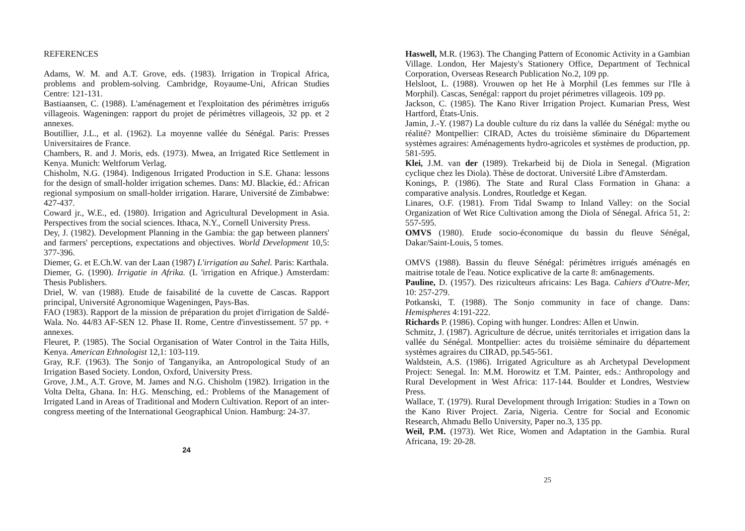REFERENCES
Adams, W. M. and A.T. Grove, eds. (1983). Irrigation in Tropical Africa, problems and problem-solving. Cambridge, Royaume-Uni, African Studies Centre: 121-131.
Bastiaansen, C. (1988). L'aménagement et l'exploitation des périmètres irrigu6s villageois. Wageningen: rapport du projet de périmètres villageois, 32 pp. et 2 annexes.
Boutillier, J.L., et al. (1962). La moyenne vallée du Sénégal. Paris: Presses Universitaires de France.
Chambers, R. and J. Moris, eds. (1973). Mwea, an Irrigated Rice Settlement in Kenya. Munich: Weltforum Verlag.
Chisholm, N.G. (1984). Indigenous Irrigated Production in S.E. Ghana: lessons for the design of small-holder irrigation schemes. Dans: MJ. Blackie, éd.: African regional symposium on small-holder irrigation. Harare, Université de Zimbabwe: 427-437.
Coward jr., W.E., ed. (1980). Irrigation and Agricultural Development in Asia. Perspectives from the social sciences. Ithaca, N.Y., Cornell University Press.
Dey, J. (1982). Development Planning in the Gambia: the gap between planners' and farmers' perceptions, expectations and objectives. World Development 10,5: 377-396.
Diemer, G. et E.Ch.W. van der Laan (1987) L'irrigation au Sahel. Paris: Karthala.
Diemer, G. (1990). Irrigatie in Afrika. (L 'irrigation en Afrique.) Amsterdam: Thesis Publishers.
Driel, W. van (1988). Etude de faisabilité de la cuvette de Cascas. Rapport principal, Université Agronomique Wageningen, Pays-Bas.
FAO (1983). Rapport de la mission de préparation du projet d'irrigation de Saldé-Wala. No. 44/83 AF-SEN 12. Phase II. Rome, Centre d'investissement. 57 pp. + annexes.
Fleuret, P. (1985). The Social Organisation of Water Control in the Taita Hills, Kenya. American Ethnologist 12,1: 103-119.
Gray, R.F. (1963). The Sonjo of Tanganyika, an Antropological Study of an Irrigation Based Society. London, Oxford, University Press.
Grove, J.M., A.T. Grove, M. James and N.G. Chisholm (1982). Irrigation in the Volta Delta, Ghana. In: H.G. Mensching, ed.: Problems of the Management of Irrigated Land in Areas of Traditional and Modern Cultivation. Report of an inter-congress meeting of the International Geographical Union. Hamburg: 24-37.
24
Haswell, M.R. (1963). The Changing Pattern of Economic Activity in a Gambian Village. London, Her Majesty's Stationery Office, Department of Technical Corporation, Overseas Research Publication No.2, 109 pp.
Helsloot, L. (1988). Vrouwen op het He à Morphil (Les femmes sur l'Ile à Morphil). Cascas, Senégal: rapport du projet périmetres villageois. 109 pp.
Jackson, C. (1985). The Kano River Irrigation Project. Kumarian Press, West Hartford, États-Unis.
Jamin, J.-Y. (1987) La double culture du riz dans la vallée du Sénégal: mythe ou réalité? Montpellier: CIRAD, Actes du troisième s6minaire du D6partement systèmes agraires: Aménagements hydro-agricoles et systèmes de production, pp. 581-595.
Klei, J.M. van der (1989). Trekarbeid bij de Diola in Senegal. (Migration cyclique chez les Diola). Thèse de doctorat. Université Libre d'Amsterdam.
Konings, P. (1986). The State and Rural Class Formation in Ghana: a comparative analysis. Londres, Routledge et Kegan.
Linares, O.F. (1981). From Tidal Swamp to Inland Valley: on the Social Organization of Wet Rice Cultivation among the Diola of Sénegal. Africa 51, 2: 557-595.
OMVS (1980). Etude socio-économique du bassin du fleuve Sénégal, Dakar/Saint-Louis, 5 tomes.
OMVS (1988). Bassin du fleuve Sénégal: périmètres irrigués aménagés en maitrise totale de l'eau. Notice explicative de la carte 8: am6nagements.
Pauline, D. (1957). Des riziculteurs africains: Les Baga. Cahiers d'Outre-Mer, 10: 257-279.
Potkanski, T. (1988). The Sonjo community in face of change. Dans: Hemispheres 4:191-222.
Richards P. (1986). Coping with hunger. Londres: Allen et Unwin.
Schmitz, J. (1987). Agriculture de décrue, unités territoriales et irrigation dans la vallée du Sénégal. Montpellier: actes du troisième séminaire du département systèmes agraires du CIRAD, pp.545-561.
Waldstein, A.S. (1986). Irrigated Agriculture as ah Archetypal Development Project: Senegal. In: M.M. Horowitz et T.M. Painter, eds.: Anthropology and Rural Development in West Africa: 117-144. Boulder et Londres, Westview Press.
Wallace, T. (1979). Rural Development through Irrigation: Studies in a Town on the Kano River Project. Zaria, Nigeria. Centre for Social and Economic Research, Ahmadu Bello University, Paper no.3, 135 pp.
Weil, P.M. (1973). Wet Rice, Women and Adaptation in the Gambia. Rural Africana, 19: 20-28.
25